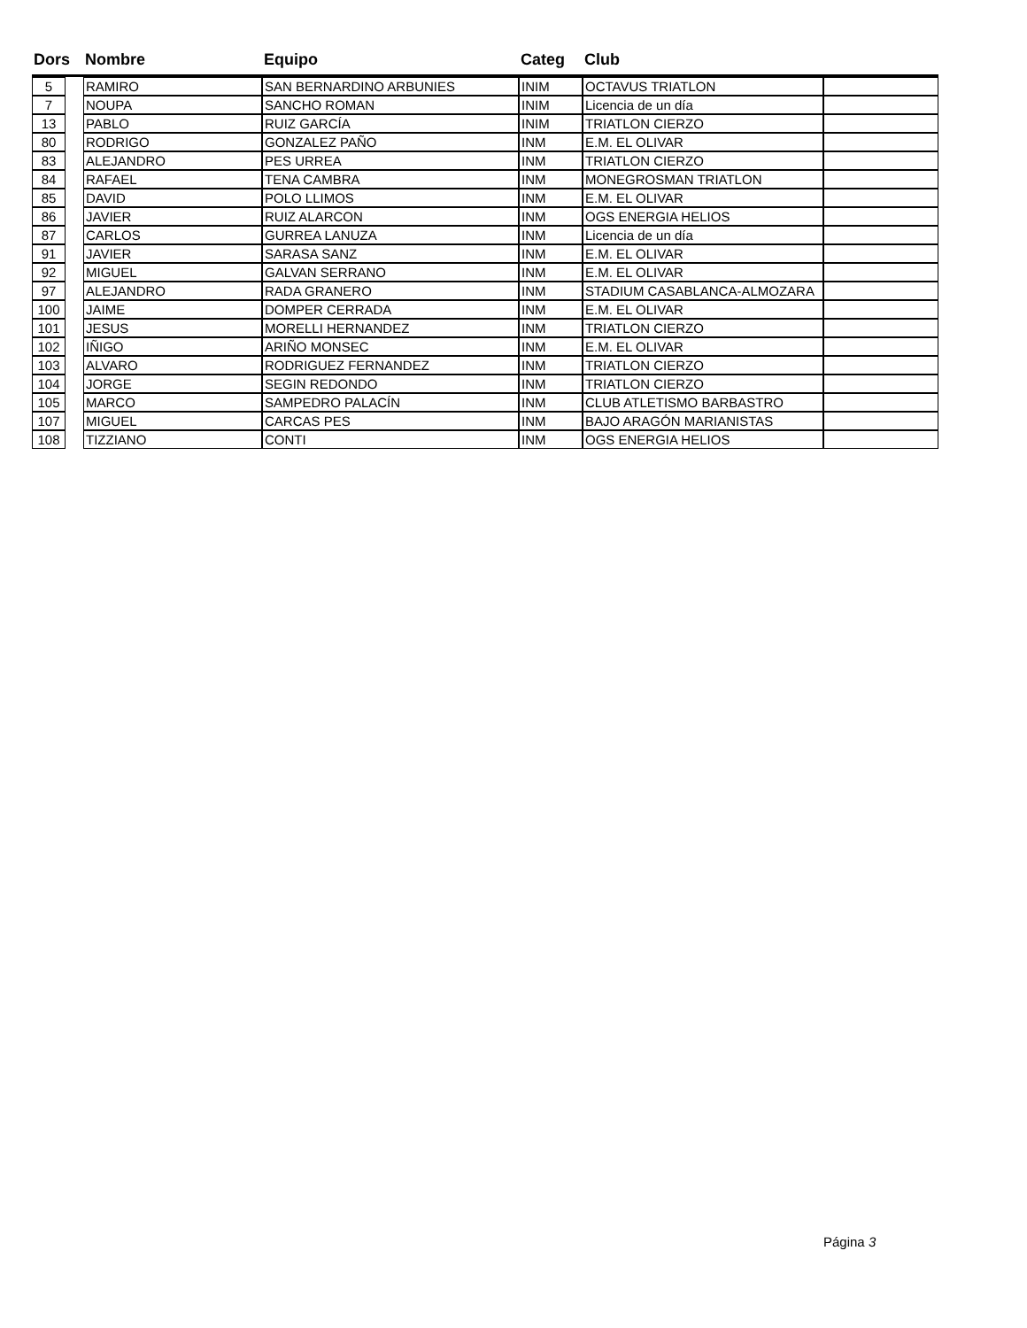| Dors | | Nombre | Equipo | Categ | Club | |
| --- | --- | --- | --- | --- | --- | --- |
| 5 | | RAMIRO | SAN BERNARDINO ARBUNIES | INIM | OCTAVUS TRIATLON | |
| 7 | | NOUPA | SANCHO ROMAN | INIM | Licencia de un día | |
| 13 | | PABLO | RUIZ GARCÍA | INIM | TRIATLON CIERZO | |
| 80 | | RODRIGO | GONZALEZ PAÑO | INM | E.M. EL OLIVAR | |
| 83 | | ALEJANDRO | PES URREA | INM | TRIATLON CIERZO | |
| 84 | | RAFAEL | TENA CAMBRA | INM | MONEGROSMAN TRIATLON | |
| 85 | | DAVID | POLO LLIMOS | INM | E.M. EL OLIVAR | |
| 86 | | JAVIER | RUIZ ALARCON | INM | OGS ENERGIA HELIOS | |
| 87 | | CARLOS | GURREA LANUZA | INM | Licencia de un día | |
| 91 | | JAVIER | SARASA SANZ | INM | E.M. EL OLIVAR | |
| 92 | | MIGUEL | GALVAN SERRANO | INM | E.M. EL OLIVAR | |
| 97 | | ALEJANDRO | RADA GRANERO | INM | STADIUM CASABLANCA-ALMOZARA | |
| 100 | | JAIME | DOMPER CERRADA | INM | E.M. EL OLIVAR | |
| 101 | | JESUS | MORELLI HERNANDEZ | INM | TRIATLON CIERZO | |
| 102 | | IÑIGO | ARIÑO MONSEC | INM | E.M. EL OLIVAR | |
| 103 | | ALVARO | RODRIGUEZ FERNANDEZ | INM | TRIATLON CIERZO | |
| 104 | | JORGE | SEGIN REDONDO | INM | TRIATLON CIERZO | |
| 105 | | MARCO | SAMPEDRO PALACÍN | INM | CLUB ATLETISMO BARBASTRO | |
| 107 | | MIGUEL | CARCAS PES | INM | BAJO ARAGÓN MARIANISTAS | |
| 108 | | TIZZIANO | CONTI | INM | OGS ENERGIA HELIOS | |
Página 3